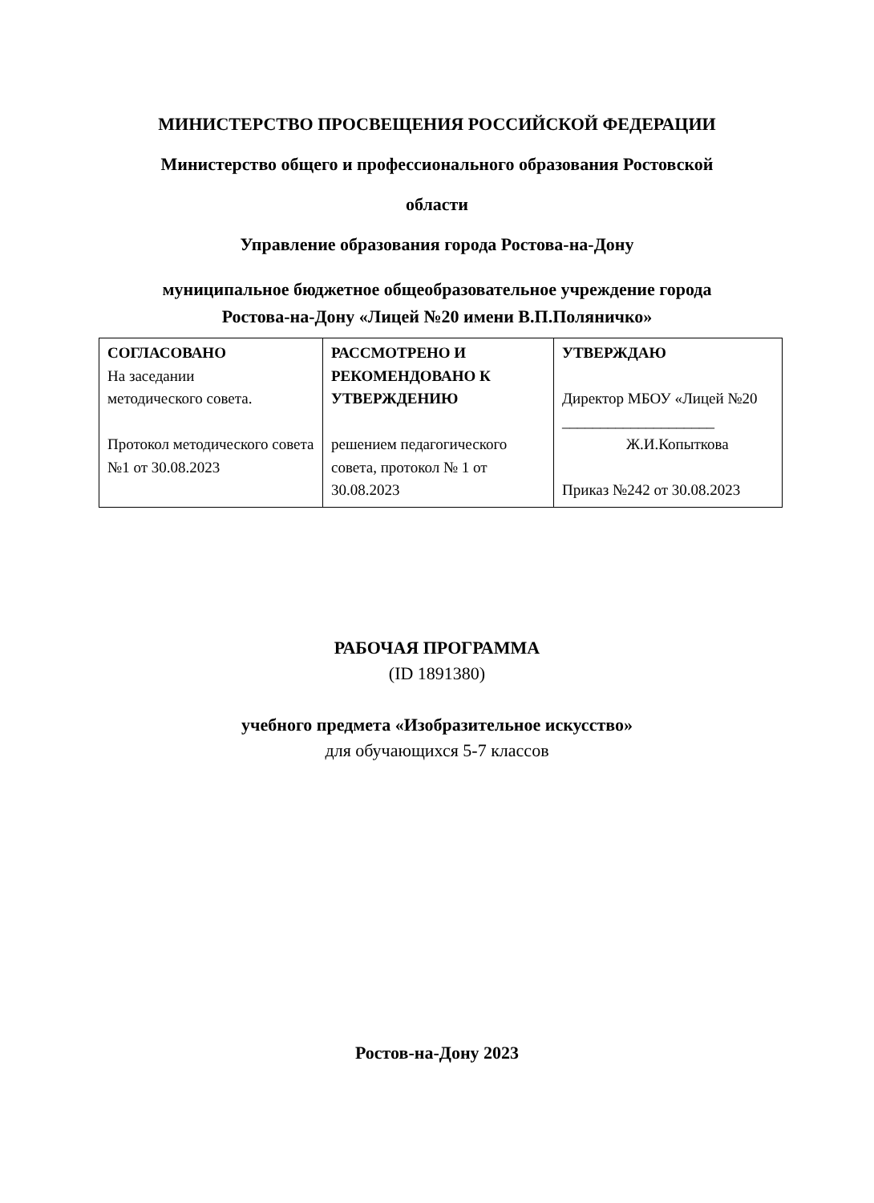МИНИСТЕРСТВО ПРОСВЕЩЕНИЯ РОССИЙСКОЙ ФЕДЕРАЦИИ
Министерство общего и профессионального образования Ростовской
области
Управление образования города Ростова-на-Дону
муниципальное бюджетное общеобразовательное учреждение города
Ростова-на-Дону «Лицей №20 имени В.П.Поляничко»
| СОГЛАСОВАНО На заседании методического совета. Протокол методического совета №1 от 30.08.2023 | РАССМОТРЕНО И РЕКОМЕНДОВАНО К УТВЕРЖДЕНИЮ решением педагогического совета, протокол № 1 от 30.08.2023 | УТВЕРЖДАЮ Директор МБОУ «Лицей №20 ____________________ Ж.И.Копыткова Приказ №242 от 30.08.2023 |
РАБОЧАЯ ПРОГРАММА
(ID 1891380)
учебного предмета «Изобразительное искусство»
для обучающихся 5-7 классов
Ростов-на-Дону 2023